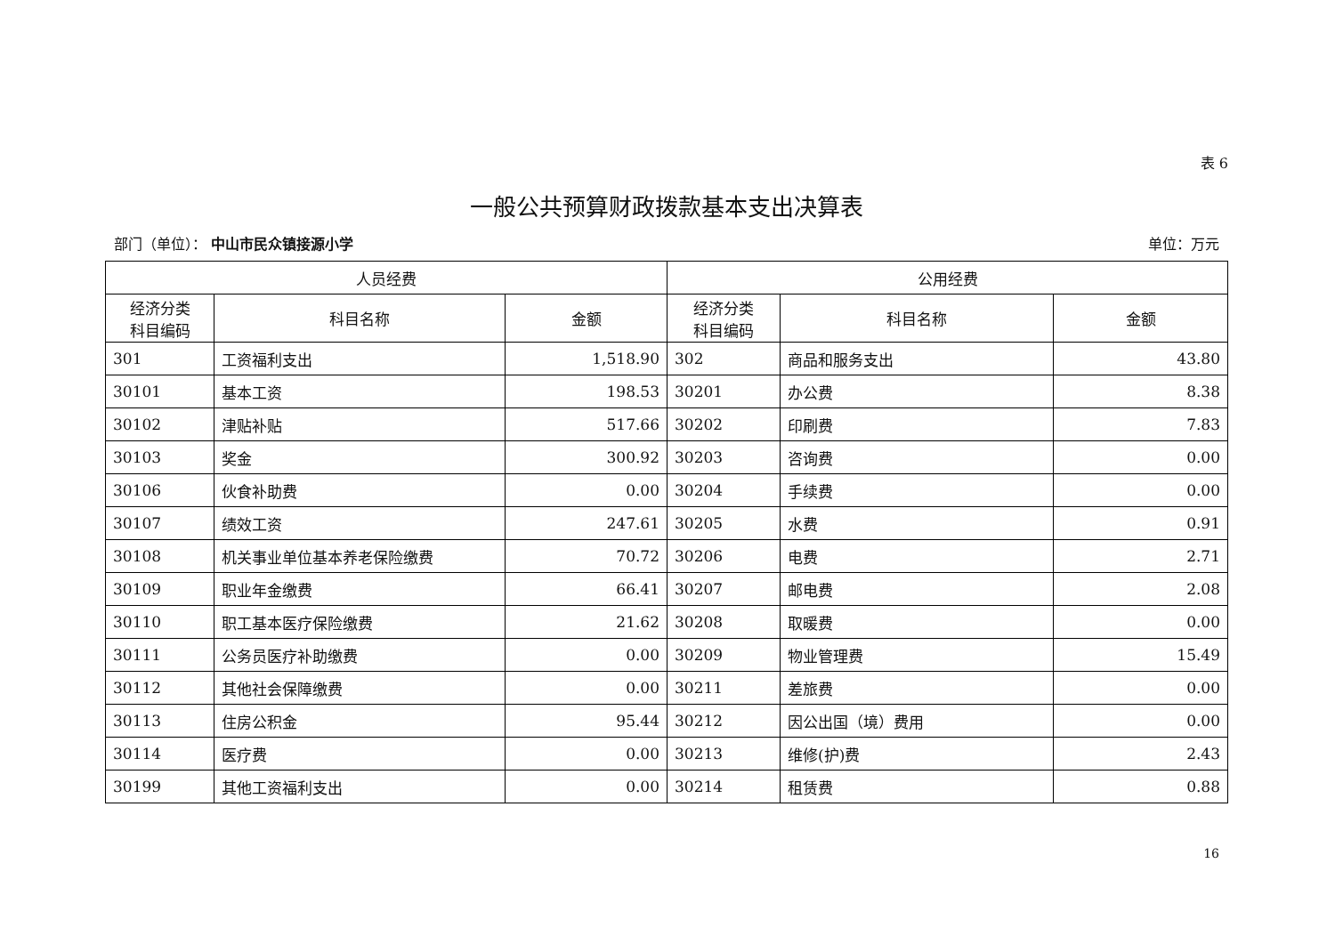表 6
一般公共预算财政拨款基本支出决算表
部门（单位）： 中山市民众镇接源小学 单位：万元
| 人员经费 | | | 公用经费 | | |
| --- | --- | --- | --- | --- | --- |
| 经济分类 科目编码 | 科目名称 | 金额 | 经济分类 科目编码 | 科目名称 | 金额 |
| 301 | 工资福利支出 | 1,518.90 | 302 | 商品和服务支出 | 43.80 |
| 30101 | 基本工资 | 198.53 | 30201 | 办公费 | 8.38 |
| 30102 | 津贴补贴 | 517.66 | 30202 | 印刷费 | 7.83 |
| 30103 | 奖金 | 300.92 | 30203 | 咨询费 | 0.00 |
| 30106 | 伙食补助费 | 0.00 | 30204 | 手续费 | 0.00 |
| 30107 | 绩效工资 | 247.61 | 30205 | 水费 | 0.91 |
| 30108 | 机关事业单位基本养老保险缴费 | 70.72 | 30206 | 电费 | 2.71 |
| 30109 | 职业年金缴费 | 66.41 | 30207 | 邮电费 | 2.08 |
| 30110 | 职工基本医疗保险缴费 | 21.62 | 30208 | 取暖费 | 0.00 |
| 30111 | 公务员医疗补助缴费 | 0.00 | 30209 | 物业管理费 | 15.49 |
| 30112 | 其他社会保障缴费 | 0.00 | 30211 | 差旅费 | 0.00 |
| 30113 | 住房公积金 | 95.44 | 30212 | 因公出国（境）费用 | 0.00 |
| 30114 | 医疗费 | 0.00 | 30213 | 维修(护)费 | 2.43 |
| 30199 | 其他工资福利支出 | 0.00 | 30214 | 租赁费 | 0.88 |
16